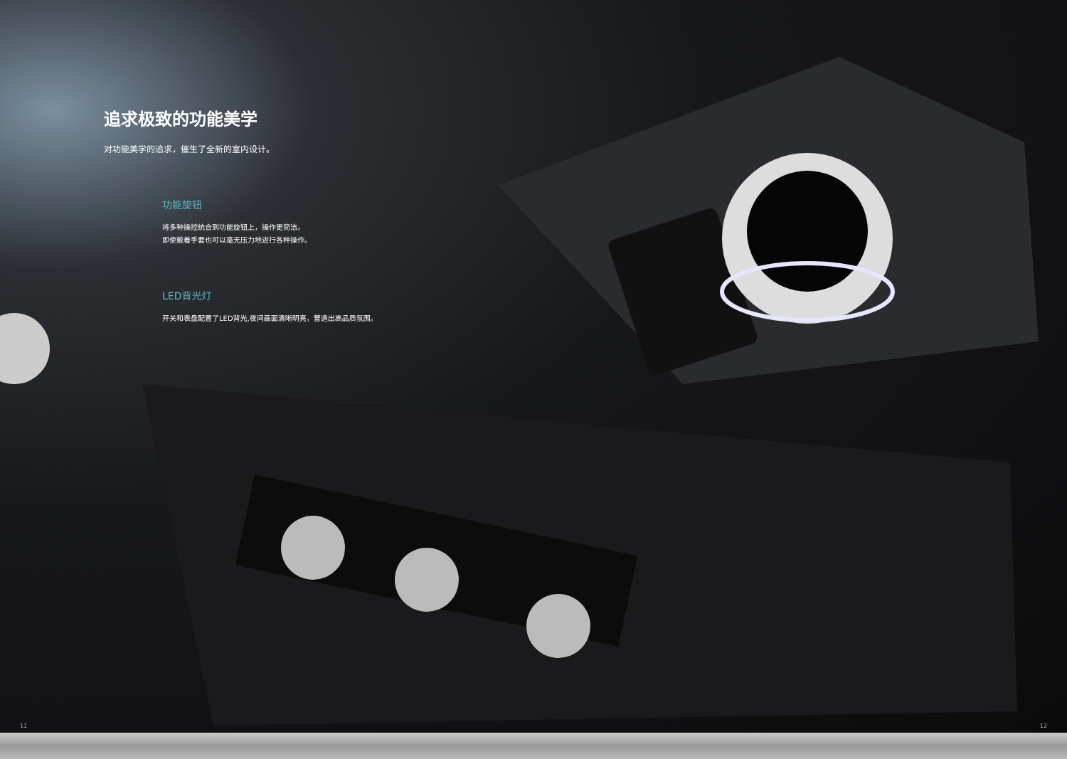追求极致的功能美学
对功能美学的追求，催生了全新的室内设计。
功能旋钮
将多种操控统合到功能旋钮上，操作更简洁。
即使戴着手套也可以毫无压力地进行各种操作。
LED背光灯
开关和表盘配置了LED背光,夜间画面清晰明亮，营造出高品质氛围。
11 12